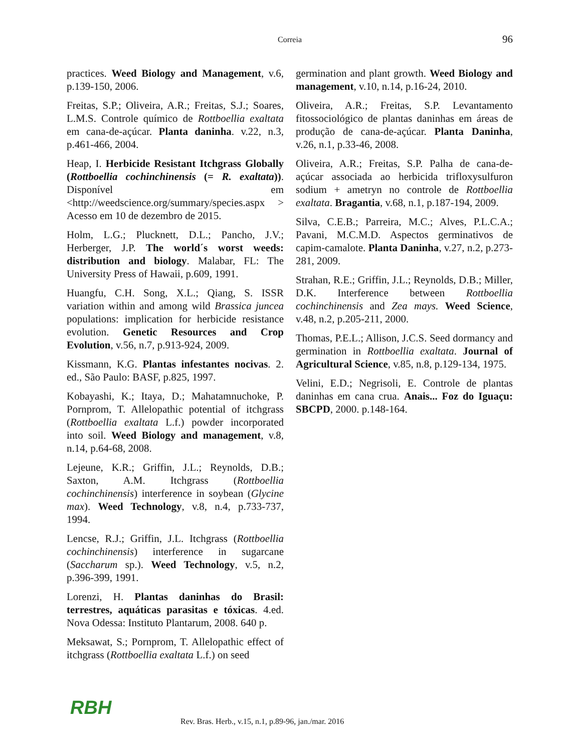Correia
96
practices. Weed Biology and Management, v.6, p.139-150, 2006.
Freitas, S.P.; Oliveira, A.R.; Freitas, S.J.; Soares, L.M.S. Controle químico de Rottboellia exaltata em cana-de-açúcar. Planta daninha. v.22, n.3, p.461-466, 2004.
Heap, I. Herbicide Resistant Itchgrass Globally (Rottboellia cochinchinensis (= R. exaltata)). Disponível em <http://weedscience.org/summary/species.aspx > Acesso em 10 de dezembro de 2015.
Holm, L.G.; Plucknett, D.L.; Pancho, J.V.; Herberger, J.P. The world´s worst weeds: distribution and biology. Malabar, FL: The University Press of Hawaii, p.609, 1991.
Huangfu, C.H. Song, X.L.; Qiang, S. ISSR variation within and among wild Brassica juncea populations: implication for herbicide resistance evolution. Genetic Resources and Crop Evolution, v.56, n.7, p.913-924, 2009.
Kissmann, K.G. Plantas infestantes nocivas. 2. ed., São Paulo: BASF, p.825, 1997.
Kobayashi, K.; Itaya, D.; Mahatamnuchoke, P. Pornprom, T. Allelopathic potential of itchgrass (Rottboellia exaltata L.f.) powder incorporated into soil. Weed Biology and management, v.8, n.14, p.64-68, 2008.
Lejeune, K.R.; Griffin, J.L.; Reynolds, D.B.; Saxton, A.M. Itchgrass (Rottboellia cochinchinensis) interference in soybean (Glycine max). Weed Technology, v.8, n.4, p.733-737, 1994.
Lencse, R.J.; Griffin, J.L. Itchgrass (Rottboellia cochinchinensis) interference in sugarcane (Saccharum sp.). Weed Technology, v.5, n.2, p.396-399, 1991.
Lorenzi, H. Plantas daninhas do Brasil: terrestres, aquáticas parasitas e tóxicas. 4.ed. Nova Odessa: Instituto Plantarum, 2008. 640 p.
Meksawat, S.; Pornprom, T. Allelopathic effect of itchgrass (Rottboellia exaltata L.f.) on seed
germination and plant growth. Weed Biology and management, v.10, n.14, p.16-24, 2010.
Oliveira, A.R.; Freitas, S.P. Levantamento fitossociológico de plantas daninhas em áreas de produção de cana-de-açúcar. Planta Daninha, v.26, n.1, p.33-46, 2008.
Oliveira, A.R.; Freitas, S.P. Palha de cana-de-açúcar associada ao herbicida trifloxysulfuron sodium + ametryn no controle de Rottboellia exaltata. Bragantia, v.68, n.1, p.187-194, 2009.
Silva, C.E.B.; Parreira, M.C.; Alves, P.L.C.A.; Pavani, M.C.M.D. Aspectos germinativos de capim-camalote. Planta Daninha, v.27, n.2, p.273-281, 2009.
Strahan, R.E.; Griffin, J.L.; Reynolds, D.B.; Miller, D.K. Interference between Rottboellia cochinchinensis and Zea mays. Weed Science, v.48, n.2, p.205-211, 2000.
Thomas, P.E.L.; Allison, J.C.S. Seed dormancy and germination in Rottboellia exaltata. Journal of Agricultural Science, v.85, n.8, p.129-134, 1975.
Velini, E.D.; Negrisoli, E. Controle de plantas daninhas em cana crua. Anais... Foz do Iguaçu: SBCPD, 2000. p.148-164.
RBH
Rev. Bras. Herb., v.15, n.1, p.89-96, jan./mar. 2016